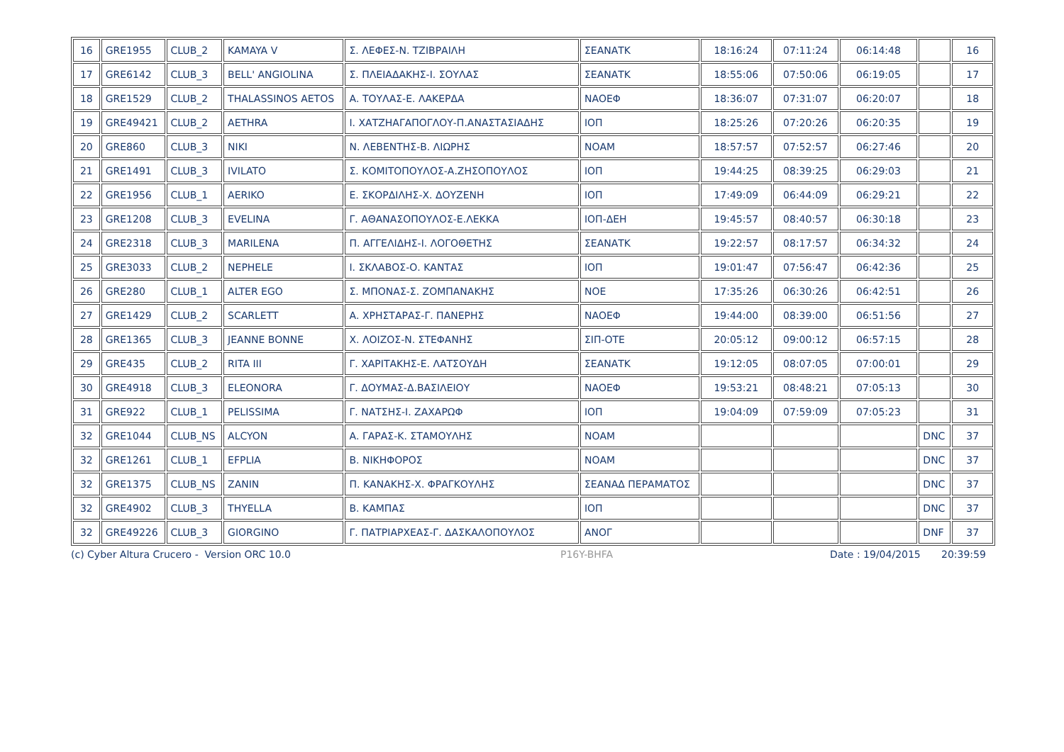| 16 | GRE1955 | CLUB_2 | KAMAYA V | Σ. ΛΕΦΕΣ-Ν. ΤΖΙΒΡΑΙΛΗ | ΣΕΑΝΑΤΚ | 18:16:24 | 07:11:24 | 06:14:48 | | 16 |
| 17 | GRE6142 | CLUB_3 | BELL' ANGIOLINA | Σ. ΠΛΕΙΑΔΑΚΗΣ-Ι. ΣΟΥΛΑΣ | ΣΕΑΝΑΤΚ | 18:55:06 | 07:50:06 | 06:19:05 | | 17 |
| 18 | GRE1529 | CLUB_2 | THALASSINOS AETOS | Α. ΤΟΥΛΑΣ-Ε. ΛΑΚΕΡΔΑ | ΝΑΟΕΦ | 18:36:07 | 07:31:07 | 06:20:07 | | 18 |
| 19 | GRE49421 | CLUB_2 | AETHRA | Ι. ΧΑΤΖΗΑΓΑΠΟΓΛΟΥ-Π.ΑΝΑΣΤΑΣΙΑΔΗΣ | ΙΟΠ | 18:25:26 | 07:20:26 | 06:20:35 | | 19 |
| 20 | GRE860 | CLUB_3 | NIKI | Ν. ΛΕΒΕΝΤΗΣ-Β. ΛΙΩΡΗΣ | ΝΟΑΜ | 18:57:57 | 07:52:57 | 06:27:46 | | 20 |
| 21 | GRE1491 | CLUB_3 | IVILATO | Σ. ΚΟΜΙΤΟΠΟΥΛΟΣ-Α.ΖΗΣΟΠΟΥΛΟΣ | ΙΟΠ | 19:44:25 | 08:39:25 | 06:29:03 | | 21 |
| 22 | GRE1956 | CLUB_1 | AERIKO | Ε. ΣΚΟΡΔΙΛΗΣ-Χ. ΔΟΥΖΕΝΗ | ΙΟΠ | 17:49:09 | 06:44:09 | 06:29:21 | | 22 |
| 23 | GRE1208 | CLUB_3 | EVELINA | Γ. ΑΘΑΝΑΣΟΠΟΥΛΟΣ-Ε.ΛΕΚΚΑ | ΙΟΠ-ΔΕΗ | 19:45:57 | 08:40:57 | 06:30:18 | | 23 |
| 24 | GRE2318 | CLUB_3 | MARILENA | Π. ΑΓΓΕΛΙΔΗΣ-Ι. ΛΟΓΟΘΕΤΗΣ | ΣΕΑΝΑΤΚ | 19:22:57 | 08:17:57 | 06:34:32 | | 24 |
| 25 | GRE3033 | CLUB_2 | NEPHELE | Ι. ΣΚΛΑΒΟΣ-Ο. ΚΑΝΤΑΣ | ΙΟΠ | 19:01:47 | 07:56:47 | 06:42:36 | | 25 |
| 26 | GRE280 | CLUB_1 | ALTER EGO | Σ. ΜΠΟΝΑΣ-Σ. ΖΟΜΠΑΝΑΚΗΣ | ΝΟΕ | 17:35:26 | 06:30:26 | 06:42:51 | | 26 |
| 27 | GRE1429 | CLUB_2 | SCARLETT | Α. ΧΡΗΣΤΑΡΑΣ-Γ. ΠΑΝΕΡΗΣ | ΝΑΟΕΦ | 19:44:00 | 08:39:00 | 06:51:56 | | 27 |
| 28 | GRE1365 | CLUB_3 | JEANNE BONNE | Χ. ΛΟΙΖΟΣ-Ν. ΣΤΕΦΑΝΗΣ | ΣΙΠ-ΟΤΕ | 20:05:12 | 09:00:12 | 06:57:15 | | 28 |
| 29 | GRE435 | CLUB_2 | RITA III | Γ. ΧΑΡΙΤΑΚΗΣ-Ε. ΛΑΤΣΟΥΔΗ | ΣΕΑΝΑΤΚ | 19:12:05 | 08:07:05 | 07:00:01 | | 29 |
| 30 | GRE4918 | CLUB_3 | ELEONORA | Γ. ΔΟΥΜΑΣ-Δ.ΒΑΣΙΛΕΙΟΥ | ΝΑΟΕΦ | 19:53:21 | 08:48:21 | 07:05:13 | | 30 |
| 31 | GRE922 | CLUB_1 | PELISSIMA | Γ. ΝΑΤΣΗΣ-Ι. ΖΑΧΑΡΩΦ | ΙΟΠ | 19:04:09 | 07:59:09 | 07:05:23 | | 31 |
| 32 | GRE1044 | CLUB_NS | ALCYON | Α. ΓΑΡΑΣ-Κ. ΣΤΑΜΟΥΛΗΣ | ΝΟΑΜ | | | | DNC | 37 |
| 32 | GRE1261 | CLUB_1 | EFPLIA | Β. ΝΙΚΗΦΟΡΟΣ | ΝΟΑΜ | | | | DNC | 37 |
| 32 | GRE1375 | CLUB_NS | ZANIN | Π. ΚΑΝΑΚΗΣ-Χ. ΦΡΑΓΚΟΥΛΗΣ | ΣΕΑΝΑΔ ΠΕΡΑΜΑΤΟΣ | | | | DNC | 37 |
| 32 | GRE4902 | CLUB_3 | THYELLA | Β. ΚΑΜΠΑΣ | ΙΟΠ | | | | DNC | 37 |
| 32 | GRE49226 | CLUB_3 | GIORGINO | Γ. ΠΑΤΡΙΑΡΧΕΑΣ-Γ. ΔΑΣΚΑΛΟΠΟΥΛΟΣ | ΑΝΟΓ | | | | DNF | 37 |
(c) Cyber Altura Crucero - Version ORC 10.0 P16Y-BHFA Date : 19/04/2015 20:39:59